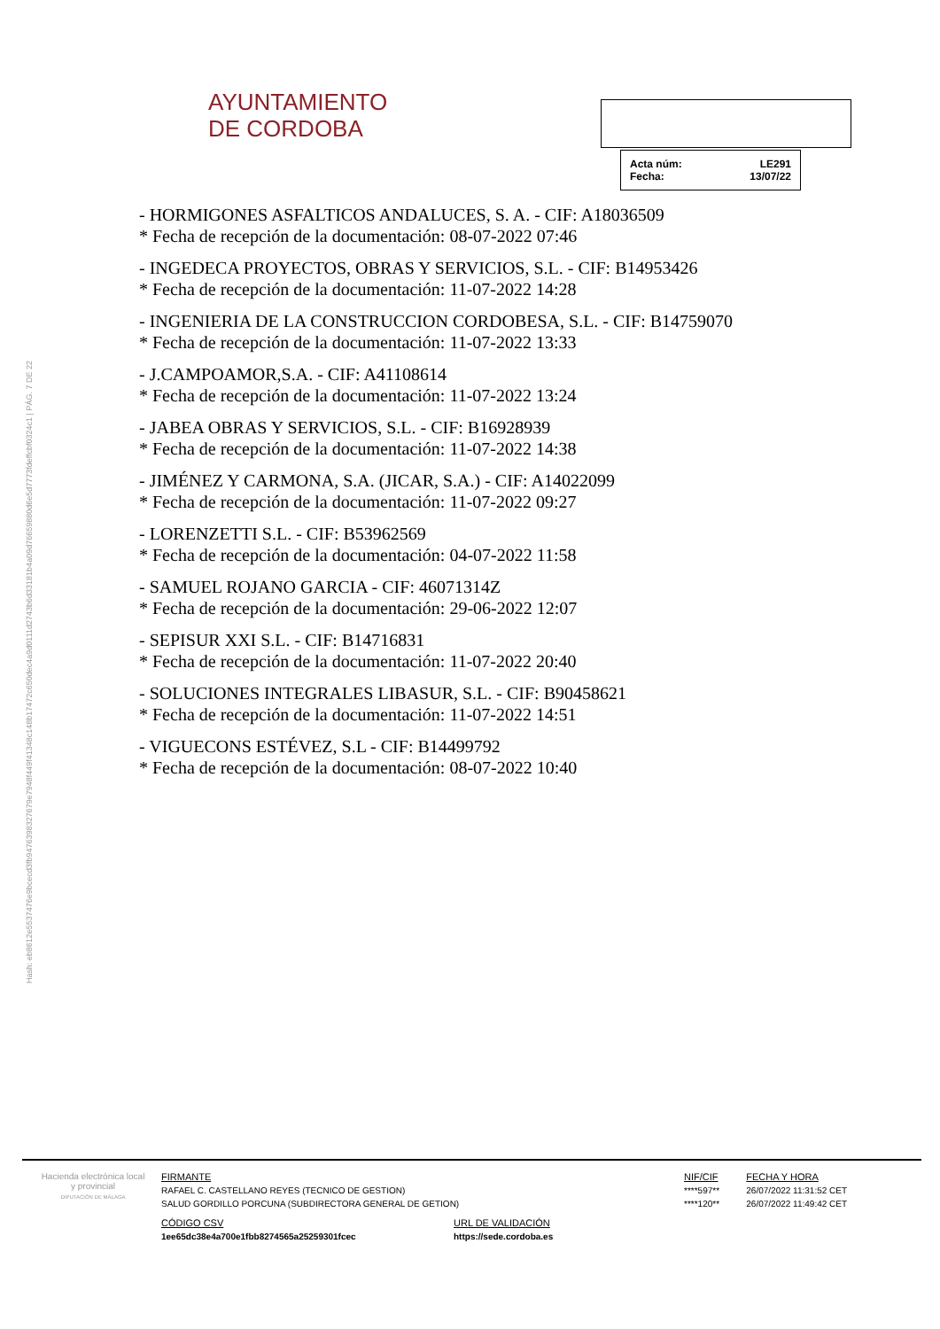Hash: eb8612e5537476e9bcecd3fb9476398327679e7948f449f41348c148b17472c650dec4a9d0111d2743b6d33181b4a09d76659880d6e5d7773fdeffcbf0324c1 | PÁG. 7 DE 22
AYUNTAMIENTO
DE CORDOBA
| Acta núm: | LE291 |
| Fecha: | 13/07/22 |
- HORMIGONES ASFALTICOS ANDALUCES, S. A. - CIF: A18036509
* Fecha de recepción de la documentación: 08-07-2022 07:46
- INGEDECA PROYECTOS, OBRAS Y SERVICIOS, S.L. - CIF: B14953426
* Fecha de recepción de la documentación: 11-07-2022 14:28
- INGENIERIA DE LA CONSTRUCCION CORDOBESA, S.L. - CIF: B14759070
* Fecha de recepción de la documentación: 11-07-2022 13:33
- J.CAMPOAMOR,S.A. - CIF: A41108614
* Fecha de recepción de la documentación: 11-07-2022 13:24
- JABEA OBRAS Y SERVICIOS, S.L. - CIF: B16928939
* Fecha de recepción de la documentación: 11-07-2022 14:38
- JIMÉNEZ Y CARMONA, S.A. (JICAR, S.A.) - CIF: A14022099
* Fecha de recepción de la documentación: 11-07-2022 09:27
- LORENZETTI S.L. - CIF: B53962569
* Fecha de recepción de la documentación: 04-07-2022 11:58
- SAMUEL ROJANO GARCIA - CIF: 46071314Z
* Fecha de recepción de la documentación: 29-06-2022 12:07
- SEPISUR XXI S.L. - CIF: B14716831
* Fecha de recepción de la documentación: 11-07-2022 20:40
- SOLUCIONES INTEGRALES LIBASUR, S.L. - CIF: B90458621
* Fecha de recepción de la documentación: 11-07-2022 14:51
- VIGUECONS ESTÉVEZ, S.L - CIF: B14499792
* Fecha de recepción de la documentación: 08-07-2022 10:40
Hacienda electrónica local y provincial
DIPUTACIÓN DE MÁLAGA
| FIRMANTE | NIF/CIF | FECHA Y HORA |
| --- | --- | --- |
| RAFAEL C. CASTELLANO REYES (TECNICO DE GESTION) | ****597** | 26/07/2022 11:31:52 CET |
| SALUD GORDILLO PORCUNA (SUBDIRECTORA GENERAL DE GETION) | ****120** | 26/07/2022 11:49:42 CET |
| CÓDIGO CSV | URL DE VALIDACIÓN |
| --- | --- |
| 1ee65dc38e4a700e1fbb8274565a25259301fcec | https://sede.cordoba.es |